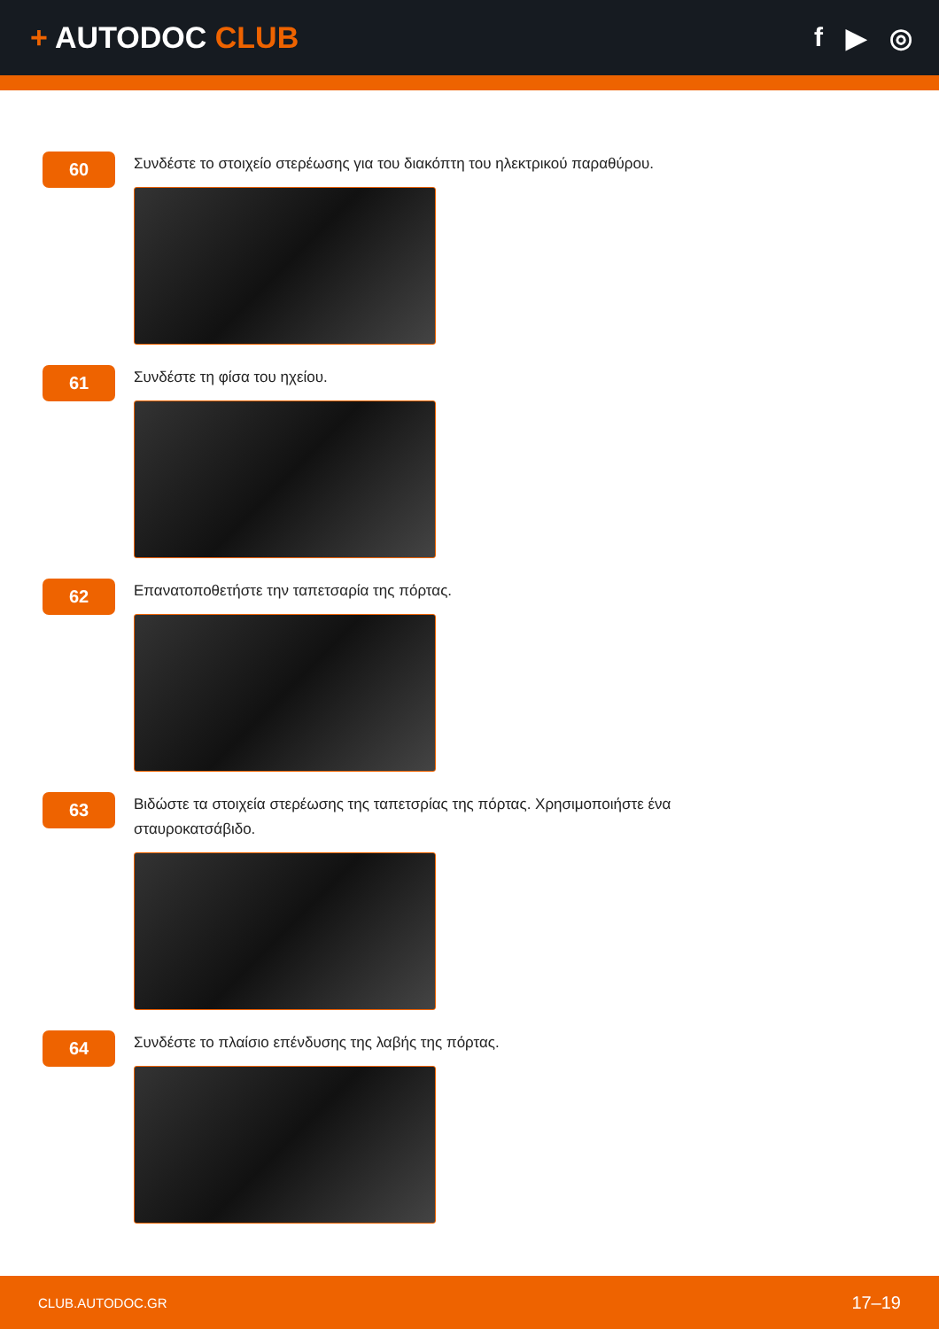+ AUTODOC CLUB f ▶ ◎
60
Συνδέστε το στοιχείο στερέωσης για του διακόπτη του ηλεκτρικού παραθύρου.
61
Συνδέστε τη φίσα του ηχείου.
62
Επανατοποθετήστε την ταπετσαρία της πόρτας.
63
Βιδώστε τα στοιχεία στερέωσης της ταπετσρίας της πόρτας. Χρησιμοποιήστε ένα σταυροκατσάβιδο.
64
Συνδέστε το πλαίσιο επένδυσης της λαβής της πόρτας.
CLUB.AUTODOC.GR 17–19